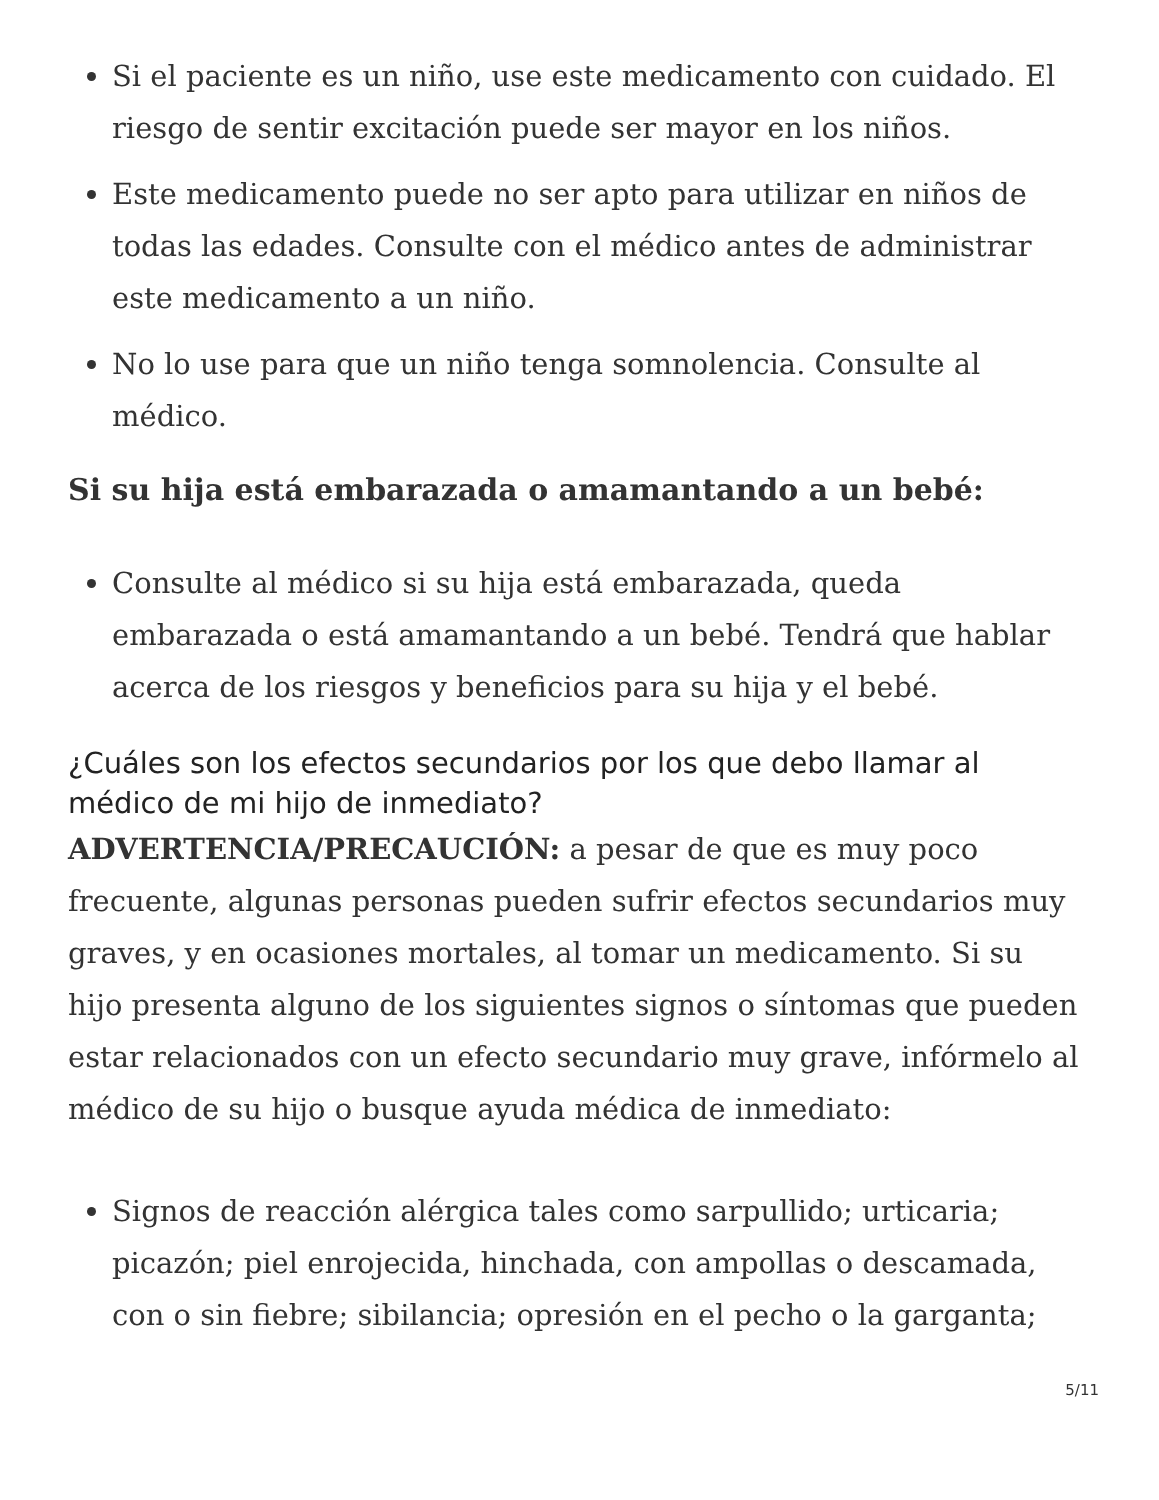Si el paciente es un niño, use este medicamento con cuidado. El riesgo de sentir excitación puede ser mayor en los niños.
Este medicamento puede no ser apto para utilizar en niños de todas las edades. Consulte con el médico antes de administrar este medicamento a un niño.
No lo use para que un niño tenga somnolencia. Consulte al médico.
Si su hija está embarazada o amamantando a un bebé:
Consulte al médico si su hija está embarazada, queda embarazada o está amamantando a un bebé. Tendrá que hablar acerca de los riesgos y beneficios para su hija y el bebé.
¿Cuáles son los efectos secundarios por los que debo llamar al médico de mi hijo de inmediato?
ADVERTENCIA/PRECAUCIÓN: a pesar de que es muy poco frecuente, algunas personas pueden sufrir efectos secundarios muy graves, y en ocasiones mortales, al tomar un medicamento. Si su hijo presenta alguno de los siguientes signos o síntomas que pueden estar relacionados con un efecto secundario muy grave, infórmelo al médico de su hijo o busque ayuda médica de inmediato:
Signos de reacción alérgica tales como sarpullido; urticaria; picazón; piel enrojecida, hinchada, con ampollas o descamada, con o sin fiebre; sibilancia; opresión en el pecho o la garganta;
5/11